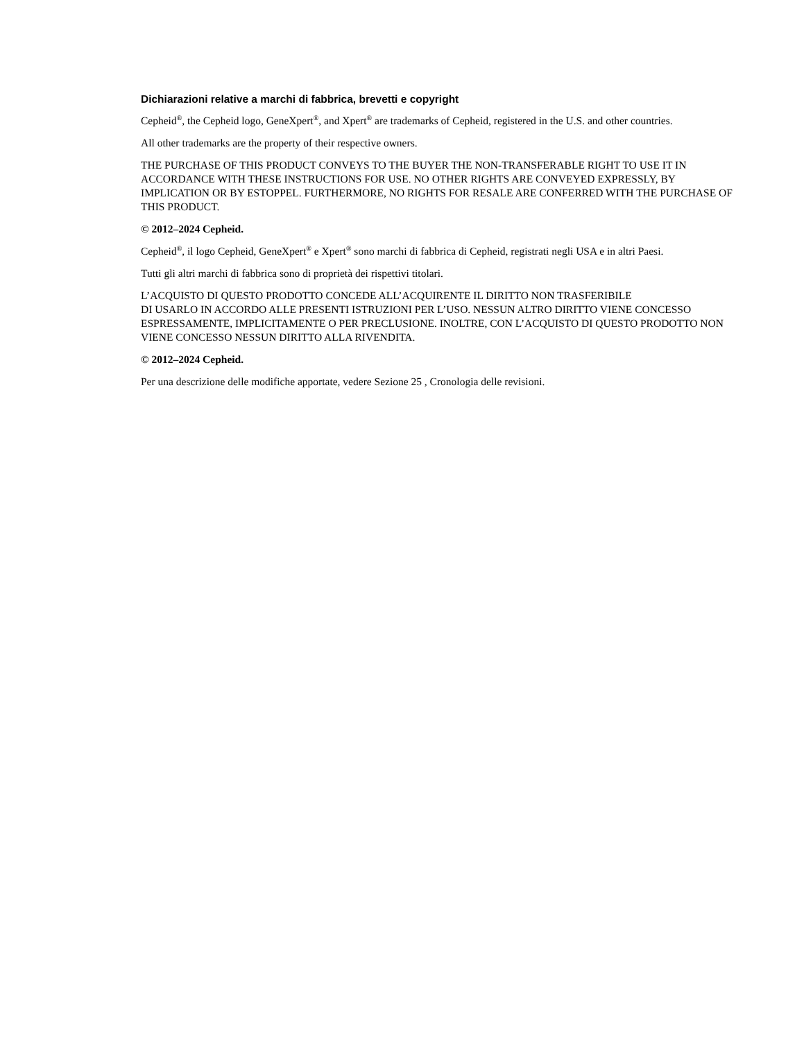Dichiarazioni relative a marchi di fabbrica, brevetti e copyright
Cepheid<sup>®</sup>, the Cepheid logo, GeneXpert<sup>®</sup>, and Xpert<sup>®</sup> are trademarks of Cepheid, registered in the U.S. and other countries.
All other trademarks are the property of their respective owners.
THE PURCHASE OF THIS PRODUCT CONVEYS TO THE BUYER THE NON-TRANSFERABLE RIGHT TO USE IT IN ACCORDANCE WITH THESE INSTRUCTIONS FOR USE. NO OTHER RIGHTS ARE CONVEYED EXPRESSLY, BY IMPLICATION OR BY ESTOPPEL. FURTHERMORE, NO RIGHTS FOR RESALE ARE CONFERRED WITH THE PURCHASE OF THIS PRODUCT.
© 2012–2024 Cepheid.
Cepheid<sup>®</sup>, il logo Cepheid, GeneXpert<sup>®</sup> e Xpert<sup>®</sup> sono marchi di fabbrica di Cepheid, registrati negli USA e in altri Paesi.
Tutti gli altri marchi di fabbrica sono di proprietà dei rispettivi titolari.
L’ACQUISTO DI QUESTO PRODOTTO CONCEDE ALL’ACQUIRENTE IL DIRITTO NON TRASFERIBILE
DI USARLO IN ACCORDO ALLE PRESENTI ISTRUZIONI PER L’USO. NESSUN ALTRO DIRITTO VIENE CONCESSO ESPRESSAMENTE, IMPLICITAMENTE O PER PRECLUSIONE. INOLTRE, CON L’ACQUISTO DI QUESTO PRODOTTO NON VIENE CONCESSO NESSUN DIRITTO ALLA RIVENDITA.
© 2012–2024 Cepheid.
Per una descrizione delle modifiche apportate, vedere Sezione 25 , Cronologia delle revisioni.